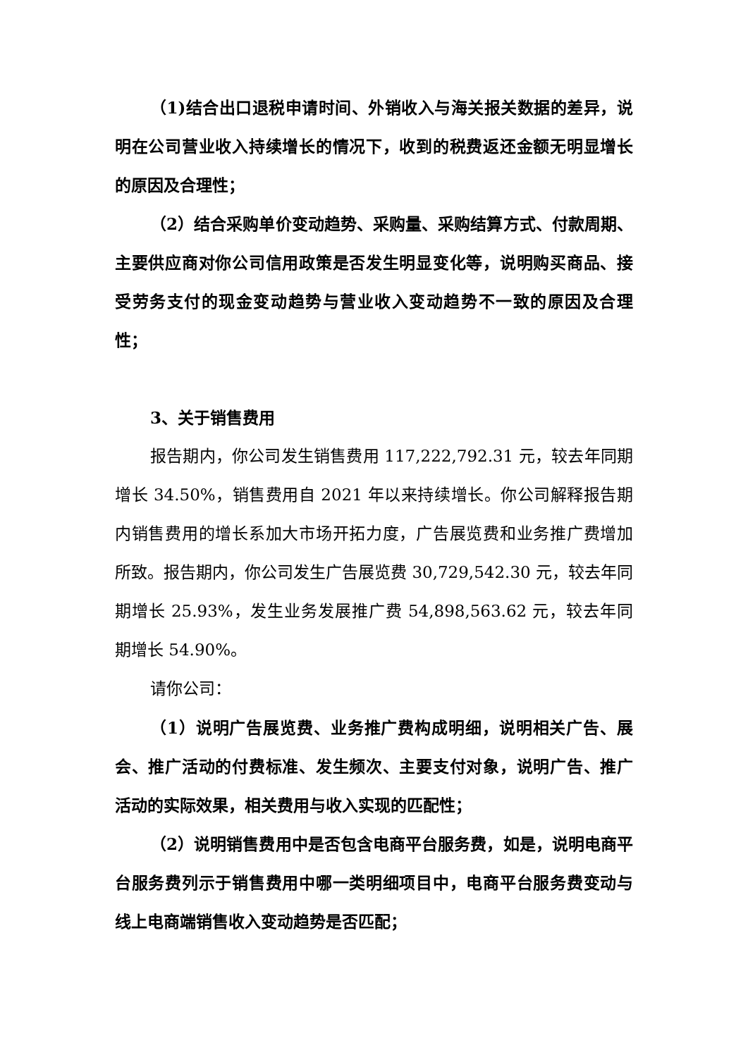（1)结合出口退税申请时间、外销收入与海关报关数据的差异，说明在公司营业收入持续增长的情况下，收到的税费返还金额无明显增长的原因及合理性；
（2）结合采购单价变动趋势、采购量、采购结算方式、付款周期、主要供应商对你公司信用政策是否发生明显变化等，说明购买商品、接受劳务支付的现金变动趋势与营业收入变动趋势不一致的原因及合理性；
3、关于销售费用
报告期内，你公司发生销售费用 117,222,792.31 元，较去年同期增长 34.50%，销售费用自 2021 年以来持续增长。你公司解释报告期内销售费用的增长系加大市场开拓力度，广告展览费和业务推广费增加所致。报告期内，你公司发生广告展览费 30,729,542.30 元，较去年同期增长 25.93%，发生业务发展推广费 54,898,563.62 元，较去年同期增长 54.90%。
请你公司：
（1）说明广告展览费、业务推广费构成明细，说明相关广告、展会、推广活动的付费标准、发生频次、主要支付对象，说明广告、推广活动的实际效果，相关费用与收入实现的匹配性；
（2）说明销售费用中是否包含电商平台服务费，如是，说明电商平台服务费列示于销售费用中哪一类明细项目中，电商平台服务费变动与线上电商端销售收入变动趋势是否匹配；